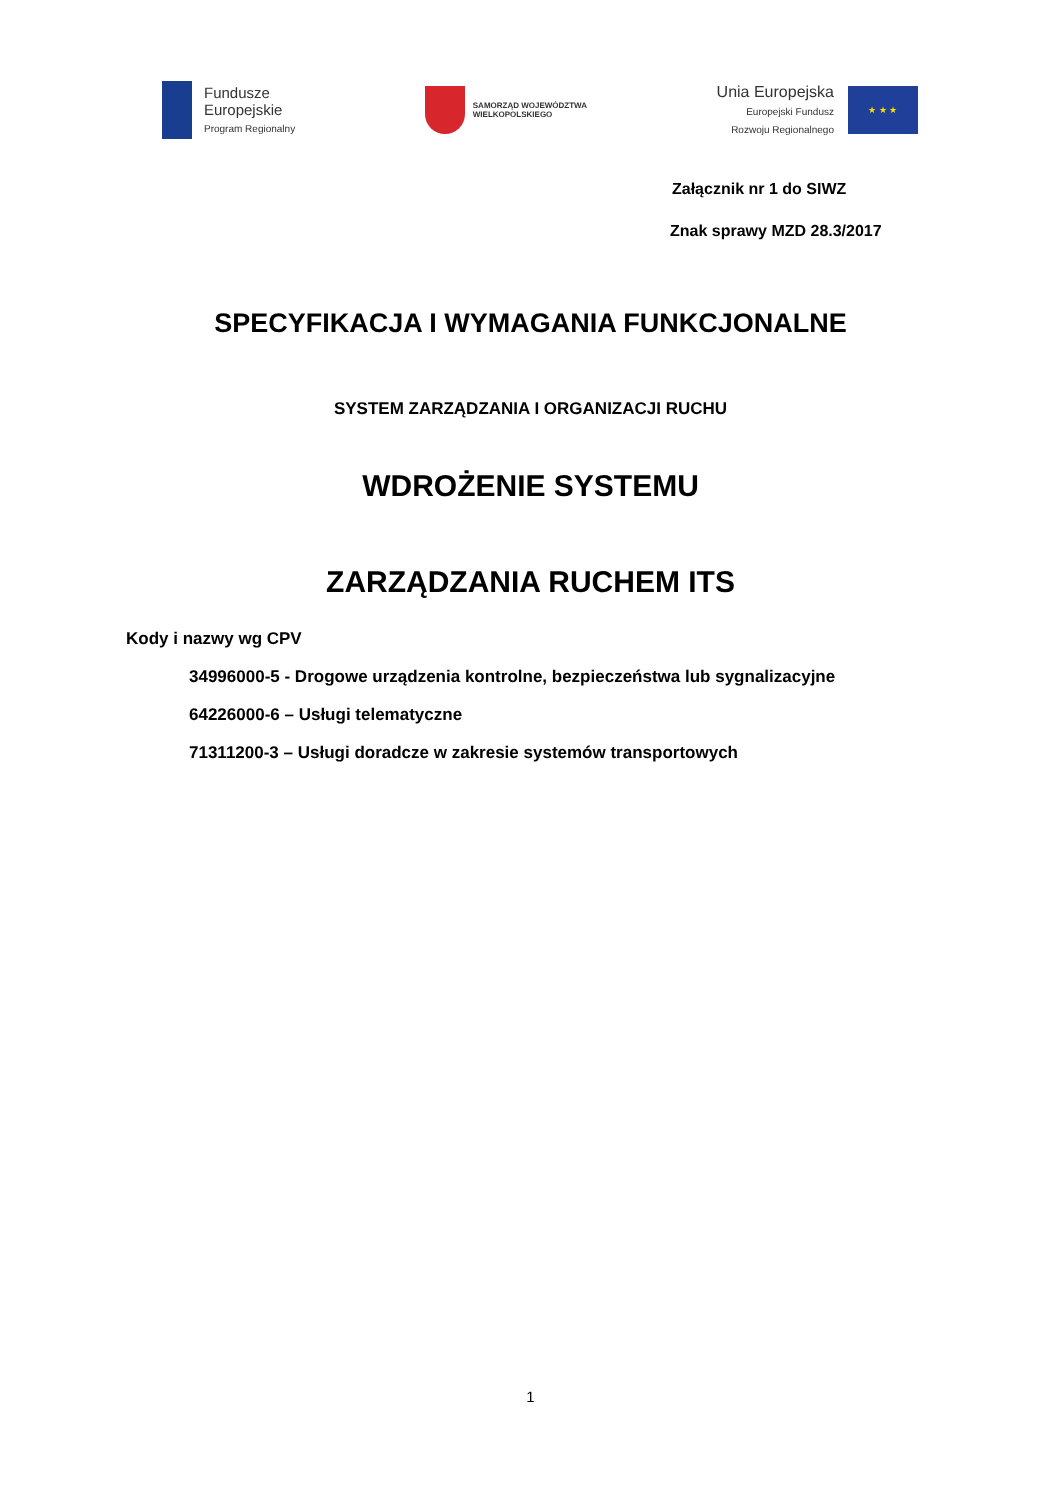Fundusze
Europejskie
Program Regionalny
SAMORZĄD WOJEWÓDZTWA
WIELKOPOLSKIEGO
Unia Europejska
Europejski Fundusz
Rozwoju Regionalnego
★ ★ ★
Załącznik nr 1 do SIWZ
Znak sprawy MZD 28.3/2017
SPECYFIKACJA I WYMAGANIA FUNKCJONALNE
SYSTEM ZARZĄDZANIA I ORGANIZACJI RUCHU
WDROŻENIE SYSTEMU
ZARZĄDZANIA RUCHEM ITS
Kody i nazwy wg CPV
34996000-5 - Drogowe urządzenia kontrolne, bezpieczeństwa lub sygnalizacyjne
64226000-6 – Usługi telematyczne
71311200-3 – Usługi doradcze w zakresie systemów transportowych
1